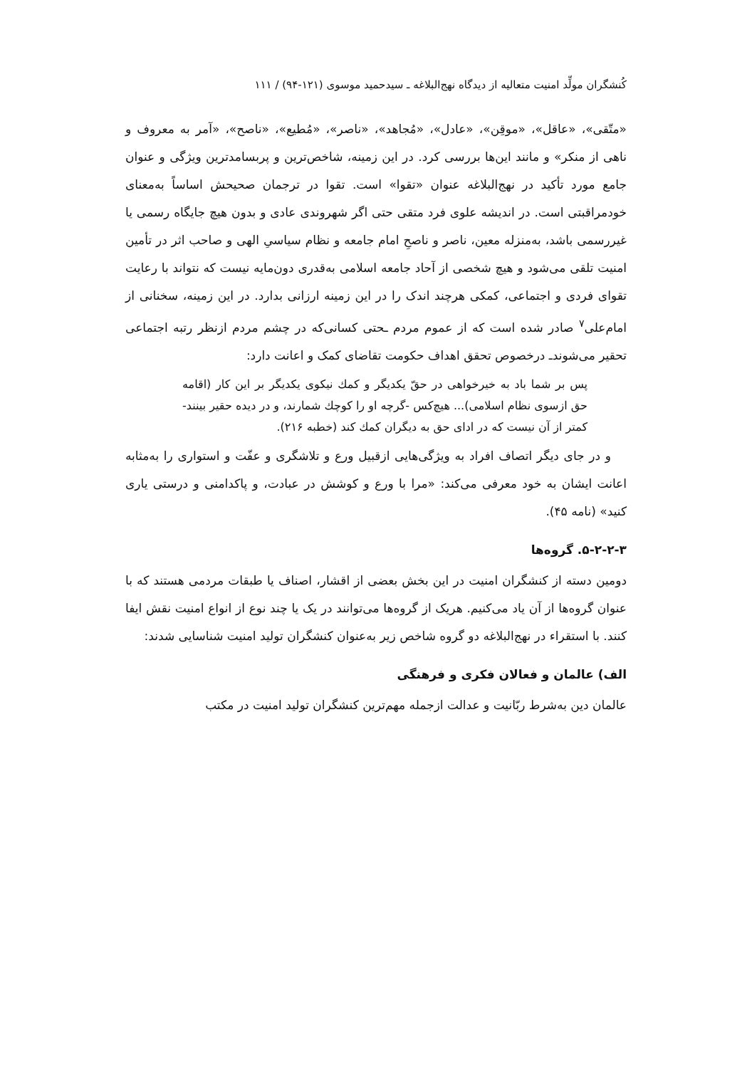کُنشگران مولِّد امنیت متعالیه از دیدگاه نهج‌البلاغه ـ سیدحمید موسوی (۱۲۱-۹۴) / ۱۱۱
«متّقی»، «عاقل»، «موقِن»، «عادل»، «مُجاهد»، «ناصر»، «مُطیع»، «ناصح»، «آمر به معروف و ناهی از منکر» و مانند این‌ها بررسی کرد. در این زمینه، شاخص‌ترین و پربسامدترین ویژگی و عنوان جامع مورد تأکید در نهج‌البلاغه عنوان «تقوا» است. تقوا در ترجمان صحیحش اساساً به‌معنای خودمراقبتی است. در اندیشه علوی فرد متقی حتی اگر شهروندی عادی و بدون هیچ جایگاه رسمی یا غیررسمی باشد، به‌منزله معین، ناصر و ناصحِ امام جامعه و نظام سیاسیِ الهی و صاحب اثر در تأمین امنیت تلقی می‌شود و هیچ شخصی از آحاد جامعه اسلامی به‌قدری دون‌مایه نیست که نتواند با رعایت تقوای فردی و اجتماعی، کمکی هرچند اندک را در این زمینه ارزانی بدارد. در این زمینه، سخنانی از امام‌علی<sup>۷</sup> صادر شده است که از عموم مردم ـحتی کسانی‌که در چشم مردم ازنظر رتبه اجتماعی تحقیر می‌شوندـ درخصوص تحقق اهداف حکومت تقاضای کمک و اعانت دارد:
پس بر شما باد به خیرخواهی در حقّ یکدیگر و کمك نیکوی یکدیگر بر این کار (اقامه حق ازسوی نظام اسلامی)... هیچ‌کس -گرچه او را کوچك شمارند، و در دیده حقیر بینند- کمتر از آن نیست که در ادای حق به دیگران کمك کند (خطبه ۲۱۶).
و در جای دیگر اتصاف افراد به ویژگی‌هایی ازقبیل ورع و تلاشگری و عفّت و استواری را به‌مثابه اعانت ایشان به خود معرفی می‌کند: «مرا با ورع و کوشش در عبادت، و پاکدامنی و درستی یاری کنید» (نامه ۴۵).
۵-۲-۲-۳. گروه‌ها
دومین دسته از کنشگران امنیت در این بخش بعضی از اقشار، اصناف یا طبقات مردمی هستند که با عنوان گروه‌ها از آن یاد می‌کنیم. هریک از گروه‌ها می‌توانند در یک یا چند نوع از انواع امنیت نقش ایفا کنند. با استقراء در نهج‌البلاغه دو گروه شاخص زیر به‌عنوان کنشگران تولید امنیت شناسایی شدند:
الف) عالمان و فعالان فکری و فرهنگی
عالمان دین به‌شرط ربّانیت و عدالت ازجمله مهم‌ترین کنشگران تولید امنیت در مکتب